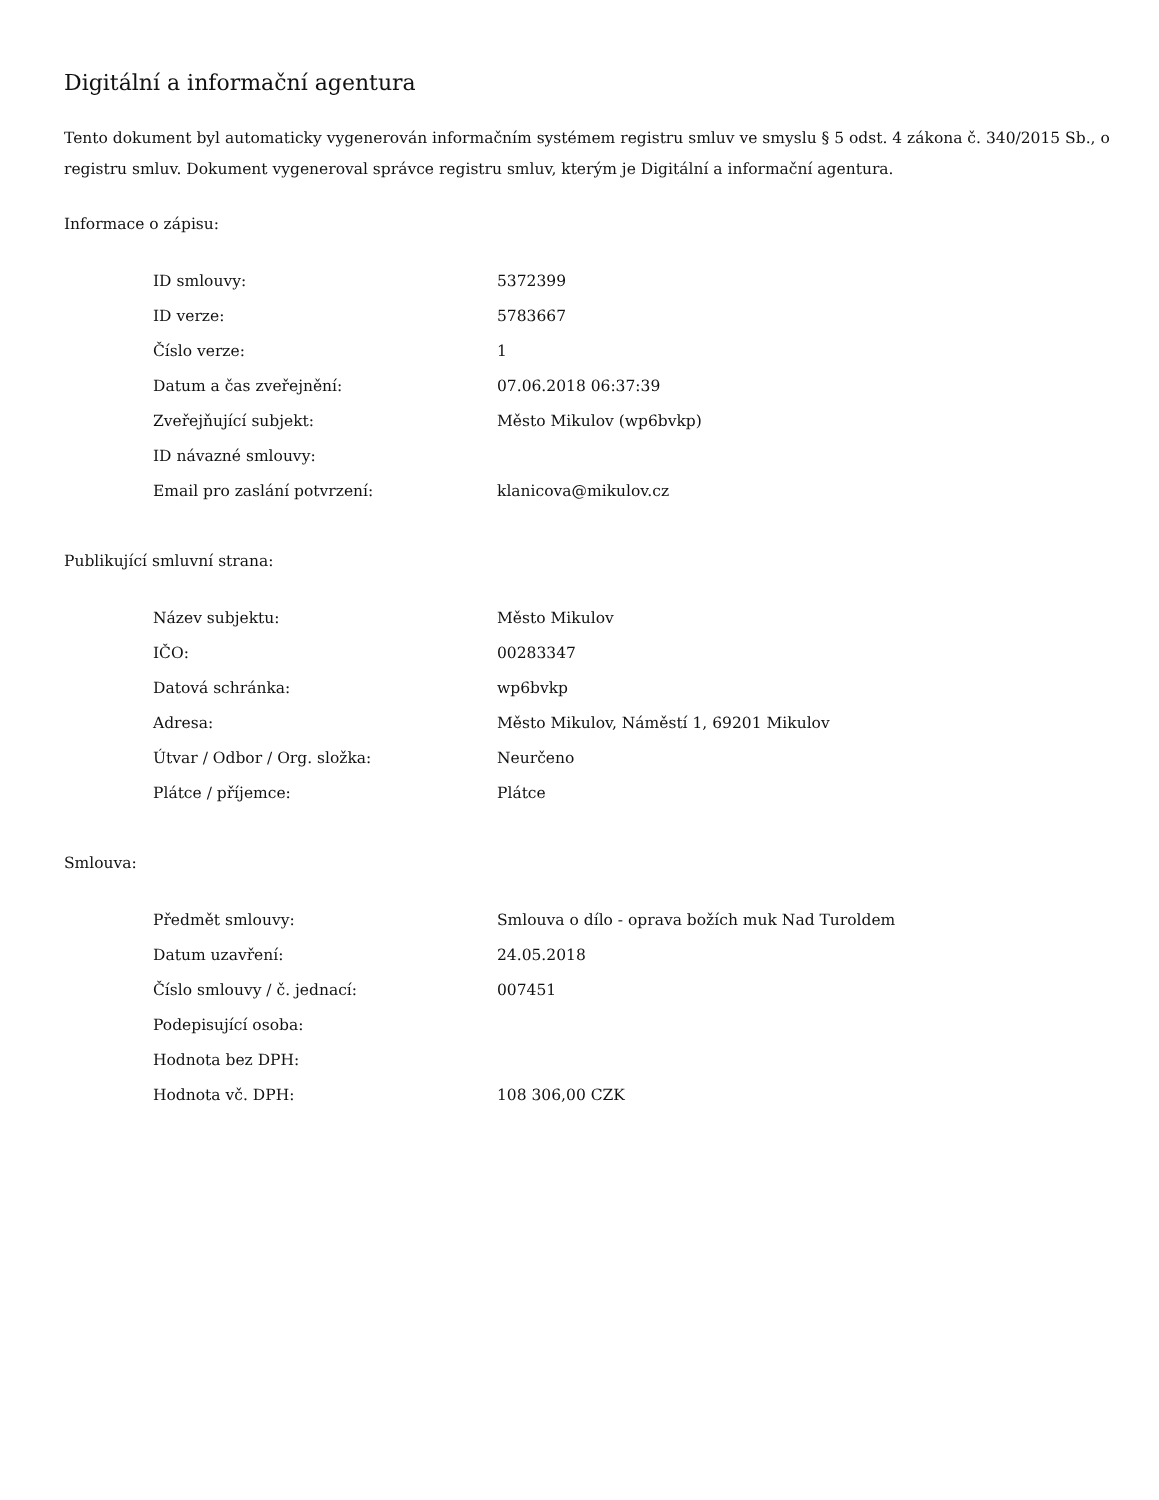Digitální a informační agentura
Tento dokument byl automaticky vygenerován informačním systémem registru smluv ve smyslu § 5 odst. 4 zákona č. 340/2015 Sb., o registru smluv. Dokument vygeneroval správce registru smluv, kterým je Digitální a informační agentura.
Informace o zápisu:
| ID smlouvy: | 5372399 |
| ID verze: | 5783667 |
| Číslo verze: | 1 |
| Datum a čas zveřejnění: | 07.06.2018 06:37:39 |
| Zveřejňující subjekt: | Město Mikulov (wp6bvkp) |
| ID návazné smlouvy: | |
| Email pro zaslání potvrzení: | klanicova@mikulov.cz |
Publikující smluvní strana:
| Název subjektu: | Město Mikulov |
| IČO: | 00283347 |
| Datová schránka: | wp6bvkp |
| Adresa: | Město Mikulov, Náměstí 1, 69201 Mikulov |
| Útvar / Odbor / Org. složka: | Neurčeno |
| Plátce / příjemce: | Plátce |
Smlouva:
| Předmět smlouvy: | Smlouva o dílo - oprava božích muk Nad Turoldem |
| Datum uzavření: | 24.05.2018 |
| Číslo smlouvy / č. jednací: | 007451 |
| Podepisující osoba: | |
| Hodnota bez DPH: | |
| Hodnota vč. DPH: | 108 306,00 CZK |